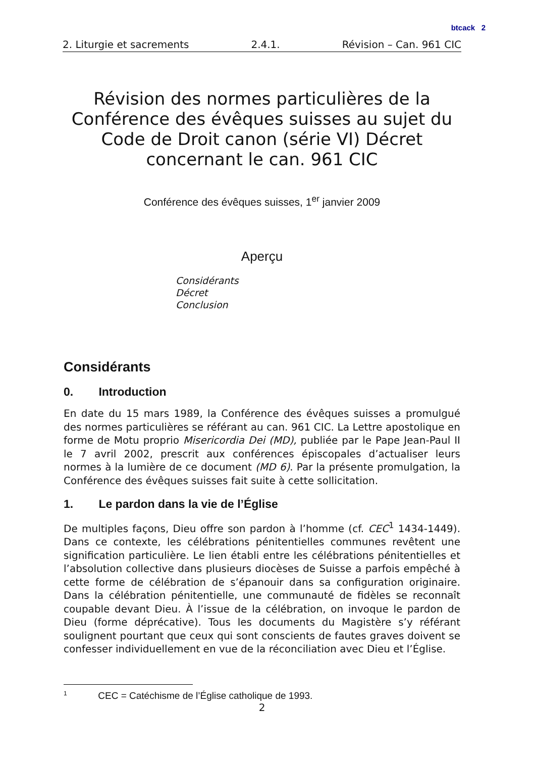btcack 2
2. Liturgie et sacrements 2.4.1. Révision – Can. 961 CIC
Révision des normes particulières de la Conférence des évêques suisses au sujet du Code de Droit canon (série VI) Décret concernant le can. 961 CIC
Conférence des évêques suisses, 1<sup>er</sup> janvier 2009
Aperçu
Considérants
Décret
Conclusion
Considérants
0. Introduction
En date du 15 mars 1989, la Conférence des évêques suisses a promulgué des normes particulières se référant au can. 961 CIC. La Lettre apostolique en forme de Motu proprio Misericordia Dei (MD), publiée par le Pape Jean-Paul II le 7 avril 2002, prescrit aux conférences épiscopales d’actualiser leurs normes à la lumière de ce document (MD 6). Par la présente promulgation, la Conférence des évêques suisses fait suite à cette sollicitation.
1. Le pardon dans la vie de l’Église
De multiples façons, Dieu offre son pardon à l’homme (cf. CEC<sup>1</sup> 1434-1449). Dans ce contexte, les célébrations pénitentielles communes revêtent une signification particulière. Le lien établi entre les célébrations pénitentielles et l’absolution collective dans plusieurs diocèses de Suisse a parfois empêché à cette forme de célébration de s’épanouir dans sa configuration originaire. Dans la célébration pénitentielle, une communauté de fidèles se reconnaît coupable devant Dieu. À l’issue de la célébration, on invoque le pardon de Dieu (forme déprécative). Tous les documents du Magistère s’y référant soulignent pourtant que ceux qui sont conscients de fautes graves doivent se confesser individuellement en vue de la réconciliation avec Dieu et l’Église.
<sup>1</sup> CEC = Catéchisme de l’Église catholique de 1993.
2